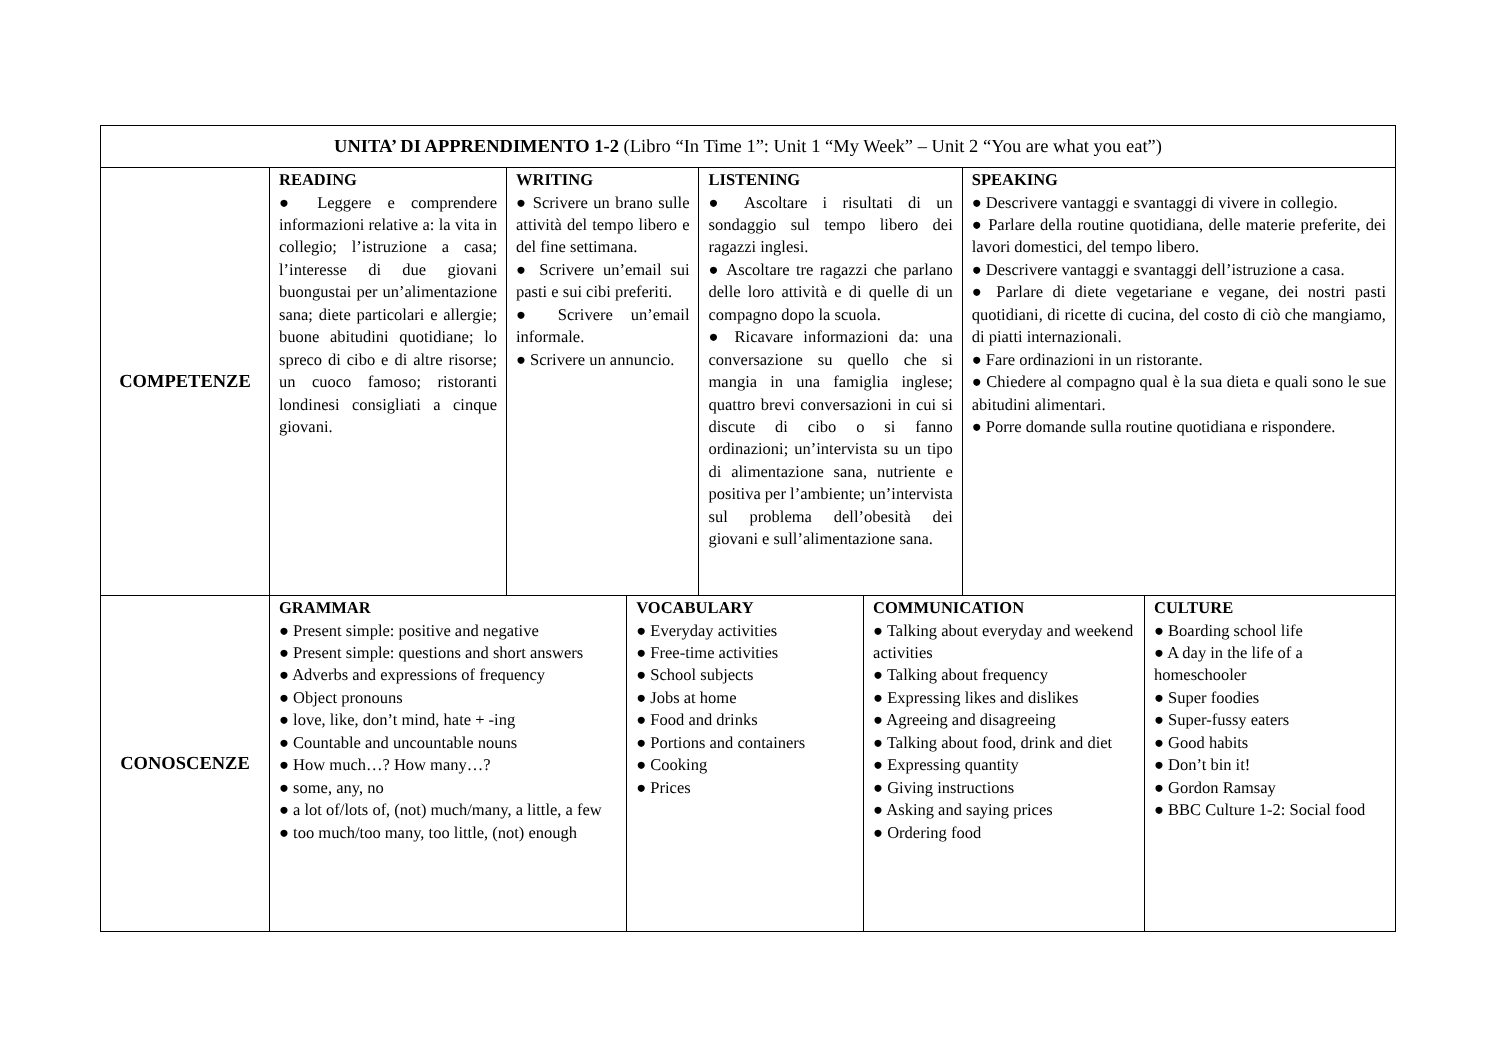| UNITA’ DI APPRENDIMENTO 1-2 (Libro “In Time 1”: Unit 1 “My Week” – Unit 2 “You are what you eat”) | | | | | | | |
| COMPETENZE | READING ● Leggere e comprendere informazioni relative a: la vita in collegio; l’istruzione a casa; l’interesse di due giovani buongustai per un’alimentazione sana; diete particolari e allergie; buone abitudini quotidiane; lo spreco di cibo e di altre risorse; un cuoco famoso; ristoranti londinesi consigliati a cinque giovani. | WRITING ● Scrivere un brano sulle attività del tempo libero e del fine settimana. ● Scrivere un’email sui pasti e sui cibi preferiti. ● Scrivere un’email informale. ● Scrivere un annuncio. | | LISTENING ● Ascoltare i risultati di un sondaggio sul tempo libero dei ragazzi inglesi. ● Ascoltare tre ragazzi che parlano delle loro attività e di quelle di un compagno dopo la scuola. ● Ricavare informazioni da: una conversazione su quello che si mangia in una famiglia inglese; quattro brevi conversazioni in cui si discute di cibo o si fanno ordinazioni; un’intervista su un tipo di alimentazione sana, nutriente e positiva per l’ambiente; un’intervista sul problema dell’obesità dei giovani e sull’alimentazione sana. | | SPEAKING ● Descrivere vantaggi e svantaggi di vivere in collegio. ● Parlare della routine quotidiana, delle materie preferite, dei lavori domestici, del tempo libero. ● Descrivere vantaggi e svantaggi dell’istruzione a casa. ● Parlare di diete vegetariane e vegane, dei nostri pasti quotidiani, di ricette di cucina, del costo di ciò che mangiamo, di piatti internazionali. ● Fare ordinazioni in un ristorante. ● Chiedere al compagno qual è la sua dieta e quali sono le sue abitudini alimentari. ● Porre domande sulla routine quotidiana e rispondere. | |
| CONOSCENZE | GRAMMAR ● Present simple: positive and negative ● Present simple: questions and short answers ● Adverbs and expressions of frequency ● Object pronouns ● love, like, don’t mind, hate + -ing ● Countable and uncountable nouns ● How much…? How many…? ● some, any, no ● a lot of/lots of, (not) much/many, a little, a few ● too much/too many, too little, (not) enough | | VOCABULARY ● Everyday activities ● Free-time activities ● School subjects ● Jobs at home ● Food and drinks ● Portions and containers ● Cooking ● Prices | | COMMUNICATION ● Talking about everyday and weekend activities ● Talking about frequency ● Expressing likes and dislikes ● Agreeing and disagreeing ● Talking about food, drink and diet ● Expressing quantity ● Giving instructions ● Asking and saying prices ● Ordering food | | CULTURE ● Boarding school life ● A day in the life of a homeschooler ● Super foodies ● Super-fussy eaters ● Good habits ● Don’t bin it! ● Gordon Ramsay ● BBC Culture 1-2: Social food |